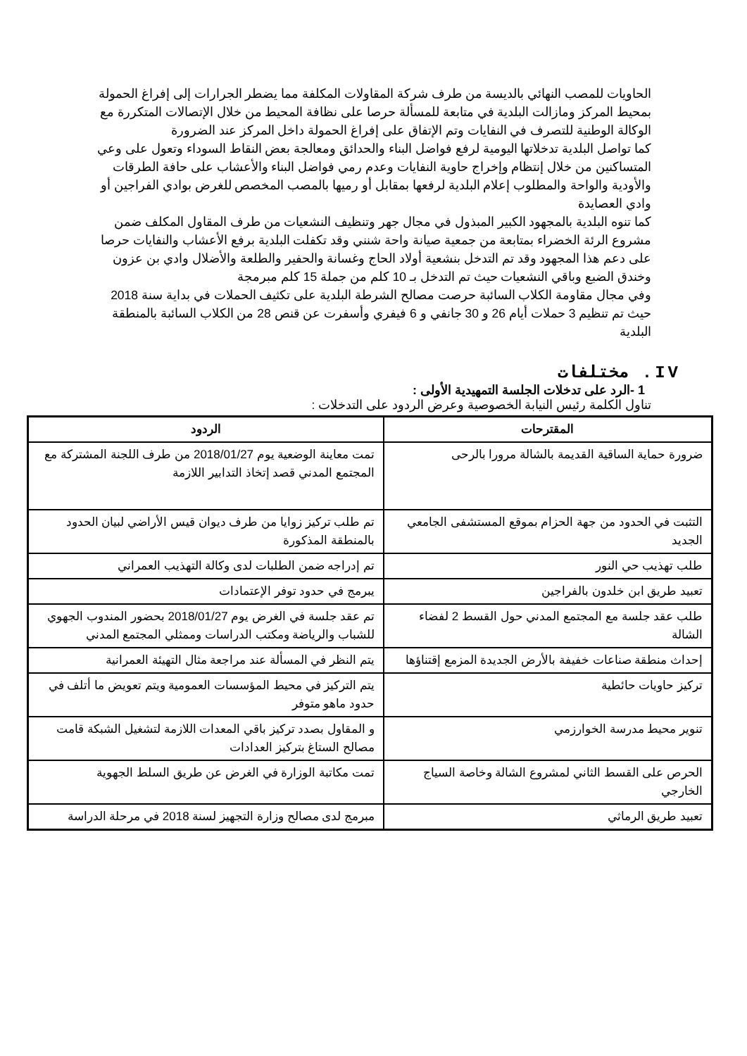الحاويات للمصب النهائي بالديسة من طرف شركة المقاولات المكلفة مما يضطر الجرارات إلى إفراغ الحمولة بمحيط المركز ومازالت البلدية في متابعة للمسألة حرصا على نظافة المحيط من خلال الإتصالات المتكررة مع الوكالة الوطنية للتصرف في النفايات وتم الإتفاق على إفراغ الحمولة داخل المركز عند الضرورة
كما تواصل البلدية تدخلاتها اليومية لرفع فواضل البناء والحدائق ومعالجة بعض النقاط السوداء وتعول على وعي المتساكنين من خلال إنتظام وإخراج حاوية النفايات وعدم رمي فواضل البناء والأعشاب على حافة الطرقات والأودية والواحة والمطلوب إعلام البلدية لرفعها بمقابل أو رميها بالمصب المخصص للغرض بوادي الفراجين أو وادي العصايدة
كما تنوه البلدية بالمجهود الكبير المبذول في مجال جهر وتنظيف النشعيات من طرف المقاول المكلف ضمن مشروع الرئة الخضراء بمتابعة من جمعية صيانة واحة شنني وقد تكفلت البلدية برفع الأعشاب والنفايات حرصا على دعم هذا المجهود وقد تم التدخل بنشعية أولاد الحاج وغسانة والحفير والطلعة والأضلال وادي بن عزون وخندق الضبع وباقي النشعيات حيث تم التدخل بـ 10 كلم من جملة 15 كلم مبرمجة
وفي مجال مقاومة الكلاب السائبة حرصت مصالح الشرطة البلدية على تكثيف الحملات في بداية سنة 2018 حيث تم تنظيم 3 حملات أيام 26 و 30 جانفي و 6 فيفري وأسفرت عن قنص 28 من الكلاب السائبة بالمنطقة البلدية
IV. مختلفات
1 -الرد على تدخلات الجلسة التمهيدية الأولى :
تناول الكلمة رئيس النيابة الخصوصية وعرض الردود على التدخلات :
| المقترحات | الردود |
| --- | --- |
| ضرورة حماية الساقية القديمة بالشالة مرورا بالرحى | تمت معاينة الوضعية يوم 2018/01/27 من طرف اللجنة المشتركة مع المجتمع المدني قصد إتخاذ التدابير اللازمة |
| التثبت في الحدود من جهة الحزام بموقع المستشفى الجامعي الجديد | تم طلب تركيز زوايا من طرف ديوان قيس الأراضي لبيان الحدود بالمنطقة المذكورة |
| طلب تهذيب حي النور | تم إدراجه ضمن الطلبات لدى وكالة التهذيب العمراني |
| تعبيد طريق ابن خلدون بالفراجين | يبرمج في حدود توفر الإعتمادات |
| طلب عقد جلسة مع المجتمع المدني حول القسط 2 لفضاء الشالة | تم عقد جلسة في الغرض يوم 2018/01/27 بحضور المندوب الجهوي للشباب والرياضة ومكتب الدراسات وممثلي المجتمع المدني |
| إحداث منطقة صناعات خفيفة بالأرض الجديدة المزمع إقتناؤها | يتم النظر في المسألة عند مراجعة مثال التهيئة العمرانية |
| تركيز حاويات حائطية | يتم التركيز في محيط المؤسسات العمومية ويتم تعويض ما أتلف في حدود ماهو متوفر |
| تنوير محيط مدرسة الخوارزمي | و المقاول بصدد تركيز باقي المعدات اللازمة لتشغيل الشبكة قامت مصالح الستاغ بتركيز العدادات |
| الحرص على القسط الثاني لمشروع الشالة وخاصة السياج الخارجي | تمت مكاتبة الوزارة في الغرض عن طريق السلط الجهوية |
| تعبيد طريق الرماثي | مبرمج لدى مصالح وزارة التجهيز لسنة 2018 في مرحلة الدراسة |